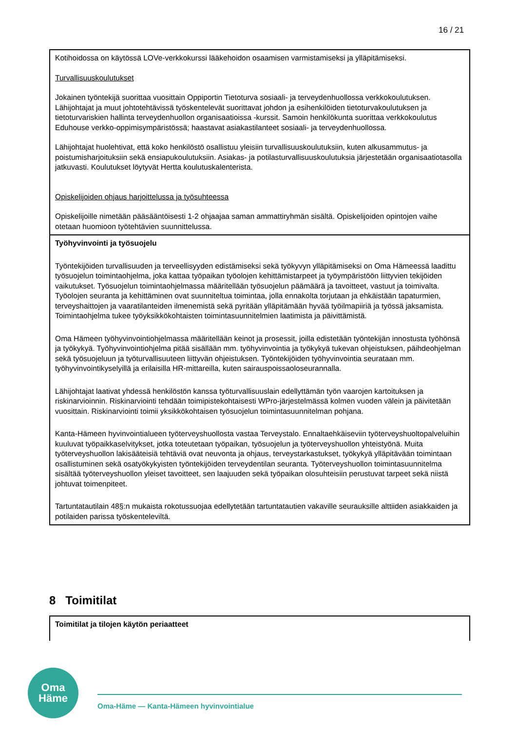16 / 21
Kotihoidossa on käytössä LOVe-verkkokurssi lääkehoidon osaamisen varmistamiseksi ja ylläpitämiseksi.
Turvallisuuskoulutukset
Jokainen työntekijä suorittaa vuosittain Oppiportin Tietoturva sosiaali- ja terveydenhuollossa verkkokoulutuksen. Lähijohtajat ja muut johtotehtävissä työskentelevät suorittavat johdon ja esihenkilöiden tietoturvakoulutuksen ja tietoturvariskien hallinta terveydenhuollon organisaatioissa -kurssit. Samoin henkilökunta suorittaa verkkokoulutus Eduhouse verkko-oppimisympäristössä; haastavat asiakastilanteet sosiaali- ja terveydenhuollossa.
Lähijohtajat huolehtivat, että koko henkilöstö osallistuu yleisiin turvallisuuskoulutuksiin, kuten alkusammutus- ja poistumisharjoituksiin sekä ensiapukoulutuksiin. Asiakas- ja potilasturvallisuuskoulutuksia järjestetään organisaatiotasolla jatkuvasti. Koulutukset löytyvät Hertta koulutuskalenterista.
Opiskelijoiden ohjaus harjoittelussa ja työsuhteessa
Opiskelijoille nimetään pääsääntöisesti 1-2 ohjaajaa saman ammattiryhmän sisältä. Opiskelijoiden opintojen vaihe otetaan huomioon työtehtävien suunnittelussa.
Työhyvinvointi ja työsuojelu
Työntekijöiden turvallisuuden ja terveellisyyden edistämiseksi sekä työkyvyn ylläpitämiseksi on Oma Hämeessä laadittu työsuojelun toimintaohjelma, joka kattaa työpaikan työolojen kehittämistarpeet ja työympäristöön liittyvien tekijöiden vaikutukset. Työsuojelun toimintaohjelmassa määritellään työsuojelun päämäärä ja tavoitteet, vastuut ja toimivalta. Työolojen seuranta ja kehittäminen ovat suunniteltua toimintaa, jolla ennakolta torjutaan ja ehkäistään tapaturmien, terveyshaittojen ja vaaratilanteiden ilmenemistä sekä pyritään ylläpitämään hyvää työilmapiiriä ja työssä jaksamista. Toimintaohjelma tukee työyksikkökohtaisten toimintasuunnitelmien laatimista ja päivittämistä.
Oma Hämeen työhyvinvointiohjelmassa määritellään keinot ja prosessit, joilla edistetään työntekijän innostusta työhönsä ja työkykyä. Työhyvinvointiohjelma pitää sisällään mm. työhyvinvointia ja työkykyä tukevan ohjeistuksen, päihdeohjelman sekä työsuojeluun ja työturvallisuuteen liittyvän ohjeistuksen. Työntekijöiden työhyvinvointia seurataan mm. työhyvinvointikyselyillä ja erilaisilla HR-mittareilla, kuten sairauspoissaoloseurannalla.
Lähijohtajat laativat yhdessä henkilöstön kanssa työturvallisuuslain edellyttämän työn vaarojen kartoituksen ja riskinarvioinnin. Riskinarviointi tehdään toimipistekohtaisesti WPro-järjestelmässä kolmen vuoden välein ja päivitetään vuosittain. Riskinarviointi toimii yksikkökohtaisen työsuojelun toimintasuunnitelman pohjana.
Kanta-Hämeen hyvinvointialueen työterveyshuollosta vastaa Terveystalo. Ennaltaehkäiseviin työterveyshuoltopalveluihin kuuluvat työpaikkaselvitykset, jotka toteutetaan työpaikan, työsuojelun ja työterveyshuollon yhteistyönä. Muita työterveyshuollon lakisääteisiä tehtäviä ovat neuvonta ja ohjaus, terveystarkastukset, työkykyä ylläpitävään toimintaan osallistuminen sekä osatyökykyisten työntekijöiden terveydentilan seuranta. Työterveyshuollon toimintasuunnitelma sisältää työterveyshuollon yleiset tavoitteet, sen laajuuden sekä työpaikan olosuhteisiin perustuvat tarpeet sekä niistä johtuvat toimenpiteet.
Tartuntatautilain 48§:n mukaista rokotussuojaa edellytetään tartuntatautien vakaville seurauksille alttiiden asiakkaiden ja potilaiden parissa työskenteleviltä.
8 Toimitilat
Toimitilat ja tilojen käytön periaatteet
Oma
Häme
Oma-Häme — Kanta-Hämeen hyvinvointialue